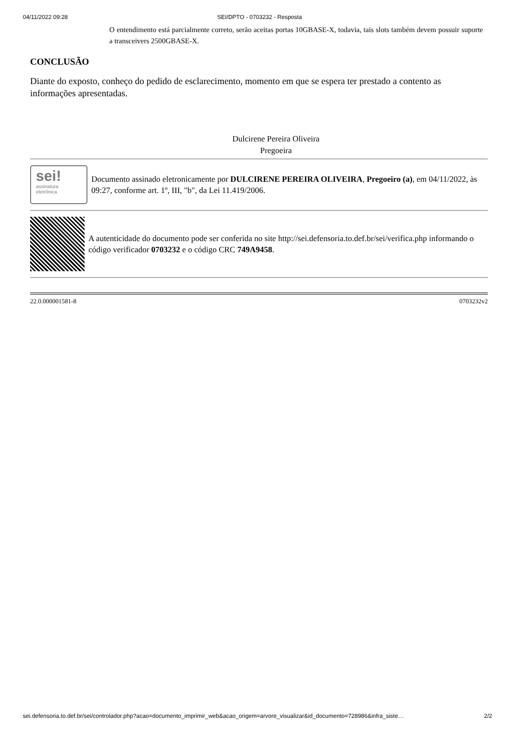04/11/2022 09:28 SEI/DPTO - 0703232 - Resposta
O entendimento está parcialmente correto, serão aceitas portas 10GBASE-X, todavia, tais slots também devem possuir suporte a transceivers 2500GBASE-X.
CONCLUSÃO
Diante do exposto, conheço do pedido de esclarecimento, momento em que se espera ter prestado a contento as informações apresentadas.
Dulcirene Pereira Oliveira
Pregoeira
sei!
assinatura
eletrônica
Documento assinado eletronicamente por DULCIRENE PEREIRA OLIVEIRA, Pregoeiro (a), em 04/11/2022, às 09:27, conforme art. 1º, III, "b", da Lei 11.419/2006.
A autenticidade do documento pode ser conferida no site http://sei.defensoria.to.def.br/sei/verifica.php informando o código verificador 0703232 e o código CRC 749A9458.
22.0.000001581-8 0703232v2
sei.defensoria.to.def.br/sei/controlador.php?acao=documento_imprimir_web&acao_origem=arvore_visualizar&id_documento=728986&infra_siste… 2/2